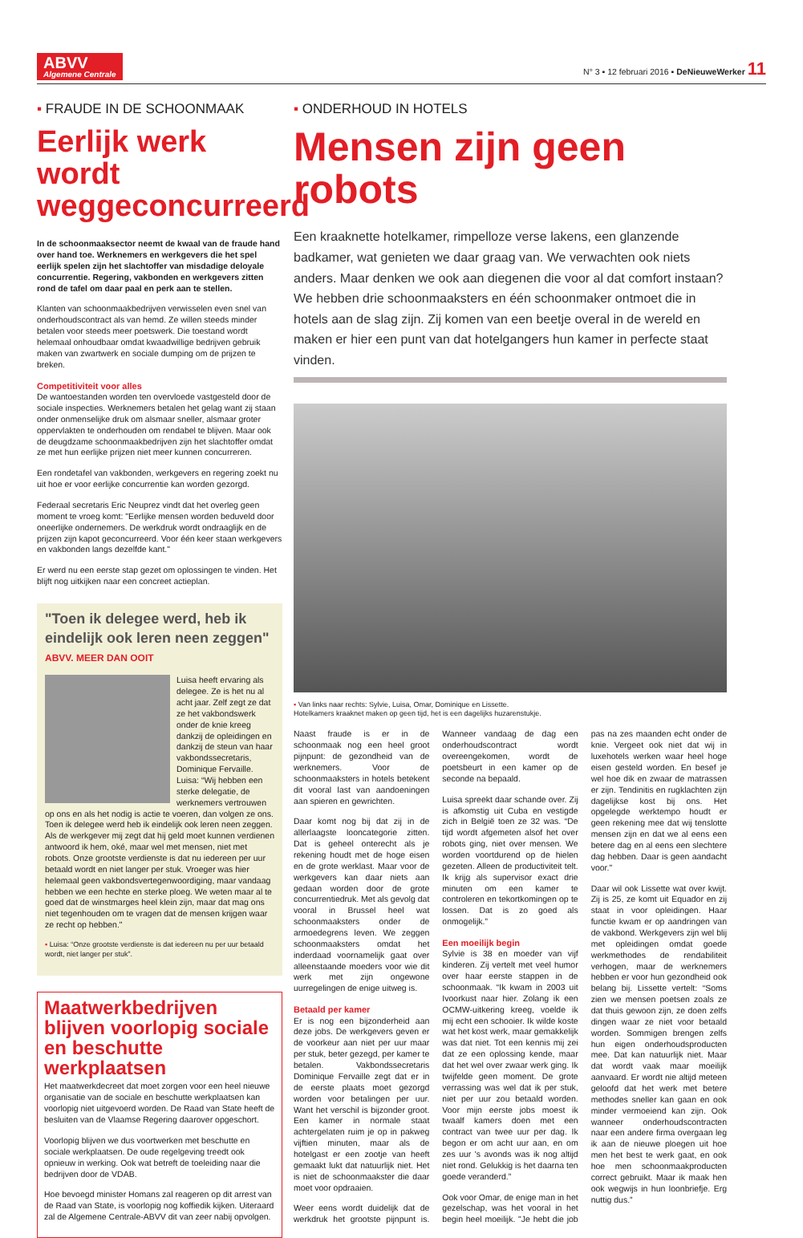ABVV
Algemene Centrale
N° 3 ▪ 12 februari 2016 ▪ DeNieuweWerker 11
▪ FRAUDE IN DE SCHOONMAAK
Eerlijk werk wordt weggeconcurreerd
In de schoonmaaksector neemt de kwaal van de fraude hand over hand toe. Werknemers en werkgevers die het spel eerlijk spelen zijn het slachtoffer van misdadige deloyale concurrentie. Regering, vakbonden en werkgevers zitten rond de tafel om daar paal en perk aan te stellen.
Klanten van schoonmaakbedrijven verwisselen even snel van onderhoudscontract als van hemd. Ze willen steeds minder betalen voor steeds meer poetswerk. Die toestand wordt helemaal onhoudbaar omdat kwaadwillige bedrijven gebruik maken van zwartwerk en sociale dumping om de prijzen te breken.
Competitiviteit voor alles
De wantoestanden worden ten overvloede vastgesteld door de sociale inspecties. Werknemers betalen het gelag want zij staan onder onmenselijke druk om alsmaar sneller, alsmaar groter oppervlakten te onderhouden om rendabel te blijven. Maar ook de deugdzame schoonmaakbedrijven zijn het slachtoffer omdat ze met hun eerlijke prijzen niet meer kunnen concurreren.
Een rondetafel van vakbonden, werkgevers en regering zoekt nu uit hoe er voor eerlijke concurrentie kan worden gezorgd.
Federaal secretaris Eric Neuprez vindt dat het overleg geen moment te vroeg komt: "Eerlijke mensen worden beduveld door oneerlijke ondernemers. De werkdruk wordt ondraaglijk en de prijzen zijn kapot geconcurreerd. Voor één keer staan werkgevers en vakbonden langs dezelfde kant."
Er werd nu een eerste stap gezet om oplossingen te vinden. Het blijft nog uitkijken naar een concreet actieplan.
"Toen ik delegee werd, heb ik eindelijk ook leren neen zeggen" ABVV. MEER DAN OOIT
Luisa heeft ervaring als delegee. Ze is het nu al acht jaar. Zelf zegt ze dat ze het vakbondswerk onder de knie kreeg dankzij de opleidingen en dankzij de steun van haar vakbondssecretaris, Dominique Fervaille. Luisa: “Wij hebben een sterke delegatie, de werknemers vertrouwen op ons en als het nodig is actie te voeren, dan volgen ze ons. Toen ik delegee werd heb ik eindelijk ook leren neen zeggen. Als de werkgever mij zegt dat hij geld moet kunnen verdienen antwoord ik hem, oké, maar wel met mensen, niet met robots. Onze grootste verdienste is dat nu iedereen per uur betaald wordt en niet langer per stuk. Vroeger was hier helemaal geen vakbondsvertegenwoordiging, maar vandaag hebben we een hechte en sterke ploeg. We weten maar al te goed dat de winstmarges heel klein zijn, maar dat mag ons niet tegenhouden om te vragen dat de mensen krijgen waar ze recht op hebben."
▪ Luisa: “Onze grootste verdienste is dat iedereen nu per uur betaald wordt, niet langer per stuk”.
Maatwerkbedrijven blijven voorlopig sociale en beschutte werkplaatsen
Het maatwerkdecreet dat moet zorgen voor een heel nieuwe organisatie van de sociale en beschutte werkplaatsen kan voorlopig niet uitgevoerd worden. De Raad van State heeft de besluiten van de Vlaamse Regering daarover opgeschort.
Voorlopig blijven we dus voortwerken met beschutte en sociale werkplaatsen. De oude regelgeving treedt ook opnieuw in werking. Ook wat betreft de toeleiding naar die bedrijven door de VDAB.
Hoe bevoegd minister Homans zal reageren op dit arrest van de Raad van State, is voorlopig nog koffiedik kijken. Uiteraard zal de Algemene Centrale-ABVV dit van zeer nabij opvolgen.
▪ ONDERHOUD IN HOTELS
Mensen zijn geen robots
Een kraaknette hotelkamer, rimpelloze verse lakens, een glanzende badkamer, wat genieten we daar graag van. We verwachten ook niets anders. Maar denken we ook aan diegenen die voor al dat comfort instaan? We hebben drie schoonmaaksters en één schoonmaker ontmoet die in hotels aan de slag zijn. Zij komen van een beetje overal in de wereld en maken er hier een punt van dat hotelgangers hun kamer in perfecte staat vinden.
▪ Van links naar rechts: Sylvie, Luisa, Omar, Dominique en Lissette.
Hotelkamers kraaknet maken op geen tijd, het is een dagelijks huzarenstukje.
Naast fraude is er in de schoonmaak nog een heel groot pijnpunt: de gezondheid van de werknemers. Voor de schoonmaaksters in hotels betekent dit vooral last van aandoeningen aan spieren en gewrichten.
Daar komt nog bij dat zij in de allerlaagste looncategorie zitten. Dat is geheel onterecht als je rekening houdt met de hoge eisen en de grote werklast. Maar voor de werkgevers kan daar niets aan gedaan worden door de grote concurrentiedruk. Met als gevolg dat vooral in Brussel heel wat schoonmaaksters onder de armoedegrens leven. We zeggen schoonmaaksters omdat het inderdaad voornamelijk gaat over alleenstaande moeders voor wie dit werk met zijn ongewone uurregelingen de enige uitweg is.
Betaald per kamer
Er is nog een bijzonderheid aan deze jobs. De werkgevers geven er de voorkeur aan niet per uur maar per stuk, beter gezegd, per kamer te betalen. Vakbondssecretaris Dominique Fervaille zegt dat er in de eerste plaats moet gezorgd worden voor betalingen per uur. Want het verschil is bijzonder groot. Een kamer in normale staat achtergelaten ruim je op in pakweg vijftien minuten, maar als de hotelgast er een zootje van heeft gemaakt lukt dat natuurlijk niet. Het is niet de schoonmaakster die daar moet voor opdraaien.
Weer eens wordt duidelijk dat de werkdruk het grootste pijnpunt is. Wanneer vandaag de dag een onderhoudscontract wordt overeengekomen, wordt de poetsbeurt in een kamer op de seconde na bepaald.
Luisa spreekt daar schande over. Zij is afkomstig uit Cuba en vestigde zich in België toen ze 32 was. “De tijd wordt afgemeten alsof het over robots ging, niet over mensen. We worden voortdurend op de hielen gezeten. Alleen de productiviteit telt. Ik krijg als supervisor exact drie minuten om een kamer te controleren en tekortkomingen op te lossen. Dat is zo goed als onmogelijk.”
Een moeilijk begin
Sylvie is 38 en moeder van vijf kinderen. Zij vertelt met veel humor over haar eerste stappen in de schoonmaak. “Ik kwam in 2003 uit Ivoorkust naar hier. Zolang ik een OCMW-uitkering kreeg, voelde ik mij echt een schooier. Ik wilde koste wat het kost werk, maar gemakkelijk was dat niet. Tot een kennis mij zei dat ze een oplossing kende, maar dat het wel over zwaar werk ging. Ik twijfelde geen moment. De grote verrassing was wel dat ik per stuk, niet per uur zou betaald worden. Voor mijn eerste jobs moest ik twaalf kamers doen met een contract van twee uur per dag. Ik begon er om acht uur aan, en om zes uur 's avonds was ik nog altijd niet rond. Gelukkig is het daarna ten goede veranderd.”
Ook voor Omar, de enige man in het gezelschap, was het vooral in het begin heel moeilijk. "Je hebt die job pas na zes maanden echt onder de knie. Vergeet ook niet dat wij in luxehotels werken waar heel hoge eisen gesteld worden. En besef je wel hoe dik en zwaar de matrassen er zijn. Tendinitis en rugklachten zijn dagelijkse kost bij ons. Het opgelegde werktempo houdt er geen rekening mee dat wij tenslotte mensen zijn en dat we al eens een betere dag en al eens een slechtere dag hebben. Daar is geen aandacht voor."
Daar wil ook Lissette wat over kwijt. Zij is 25, ze komt uit Equador en zij staat in voor opleidingen. Haar functie kwam er op aandringen van de vakbond. Werkgevers zijn wel blij met opleidingen omdat goede werkmethodes de rendabiliteit verhogen, maar de werknemers hebben er voor hun gezondheid ook belang bij. Lissette vertelt: “Soms zien we mensen poetsen zoals ze dat thuis gewoon zijn, ze doen zelfs dingen waar ze niet voor betaald worden. Sommigen brengen zelfs hun eigen onderhoudsproducten mee. Dat kan natuurlijk niet. Maar dat wordt vaak maar moeilijk aanvaard. Er wordt nie altijd meteen geloofd dat het werk met betere methodes sneller kan gaan en ook minder vermoeiend kan zijn. Ook wanneer onderhoudscontracten naar een andere firma overgaan leg ik aan de nieuwe ploegen uit hoe men het best te werk gaat, en ook hoe men schoonmaakproducten correct gebruikt. Maar ik maak hen ook wegwijs in hun loonbriefje. Erg nuttig dus.”